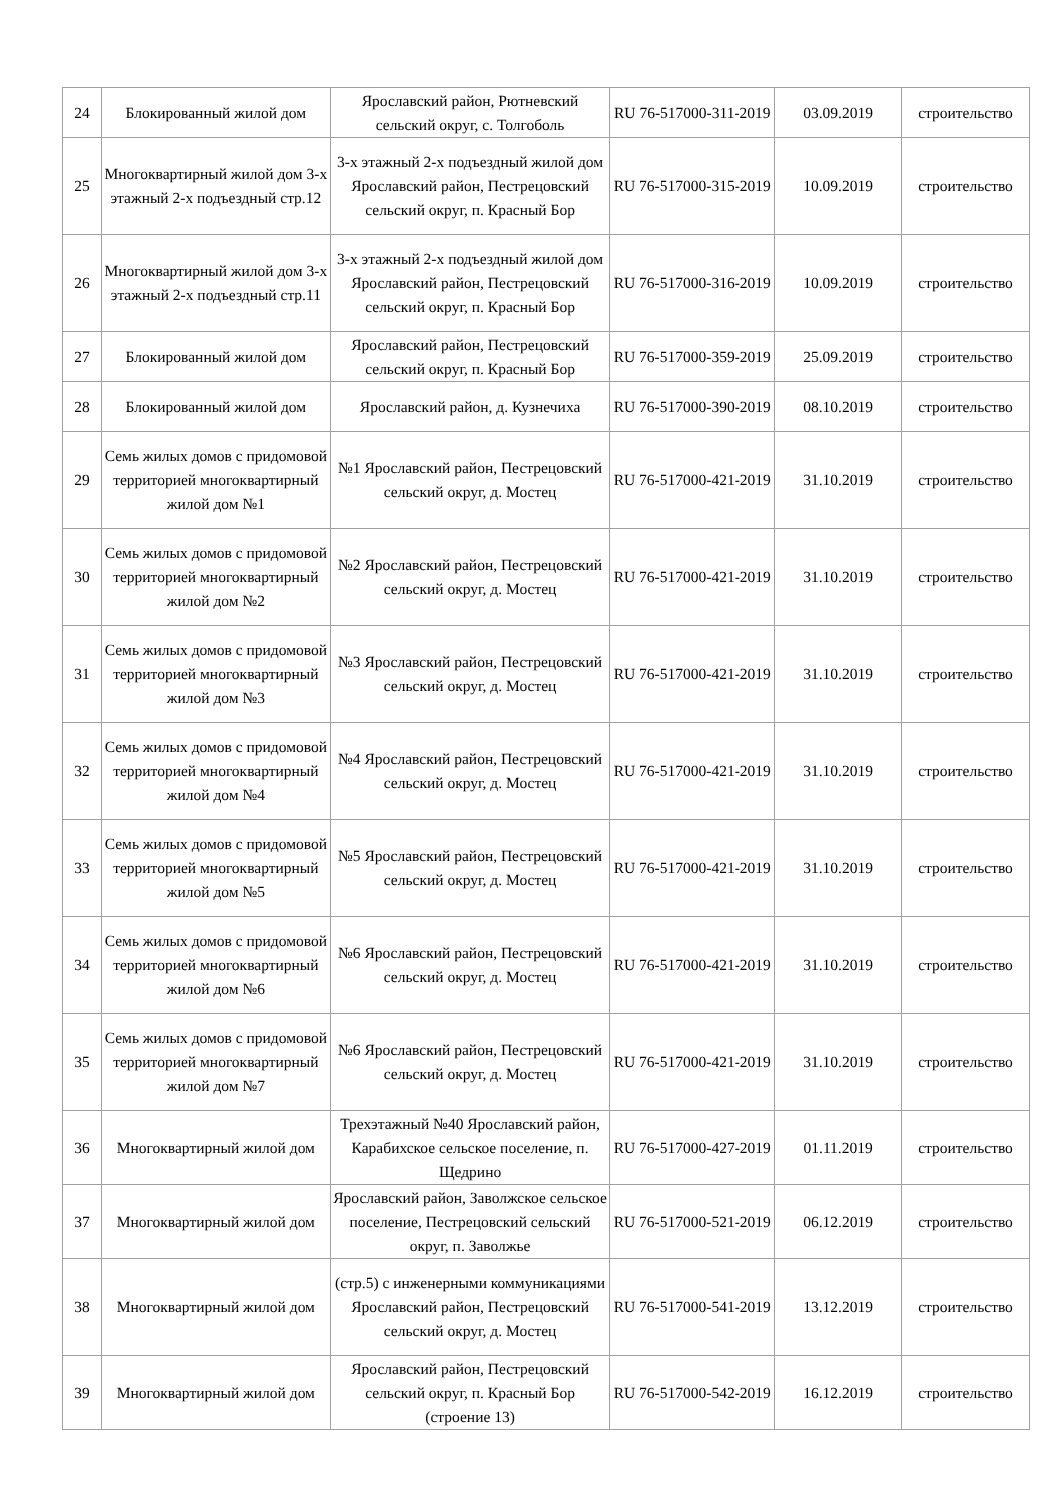| 24 | Блокированный жилой дом | Ярославский район, Рютневский сельский округ, с. Толгоболь | RU 76-517000-311-2019 | 03.09.2019 | строительство |
| 25 | Многоквартирный жилой дом 3-х этажный 2-х подъездный стр.12 | 3-х этажный 2-х подъездный жилой дом Ярославский район, Пестрецовский сельский округ, п. Красный Бор | RU 76-517000-315-2019 | 10.09.2019 | строительство |
| 26 | Многоквартирный жилой дом 3-х этажный 2-х подъездный стр.11 | 3-х этажный 2-х подъездный жилой дом Ярославский район, Пестрецовский сельский округ, п. Красный Бор | RU 76-517000-316-2019 | 10.09.2019 | строительство |
| 27 | Блокированный жилой дом | Ярославский район, Пестрецовский сельский округ, п. Красный Бор | RU 76-517000-359-2019 | 25.09.2019 | строительство |
| 28 | Блокированный жилой дом | Ярославский район, д. Кузнечиха | RU 76-517000-390-2019 | 08.10.2019 | строительство |
| 29 | Семь жилых домов с придомовой территорией многоквартирный жилой дом №1 | №1 Ярославский район, Пестрецовский сельский округ, д. Мостец | RU 76-517000-421-2019 | 31.10.2019 | строительство |
| 30 | Семь жилых домов с придомовой территорией многоквартирный жилой дом №2 | №2 Ярославский район, Пестрецовский сельский округ, д. Мостец | RU 76-517000-421-2019 | 31.10.2019 | строительство |
| 31 | Семь жилых домов с придомовой территорией многоквартирный жилой дом №3 | №3 Ярославский район, Пестрецовский сельский округ, д. Мостец | RU 76-517000-421-2019 | 31.10.2019 | строительство |
| 32 | Семь жилых домов с придомовой территорией многоквартирный жилой дом №4 | №4 Ярославский район, Пестрецовский сельский округ, д. Мостец | RU 76-517000-421-2019 | 31.10.2019 | строительство |
| 33 | Семь жилых домов с придомовой территорией многоквартирный жилой дом №5 | №5 Ярославский район, Пестрецовский сельский округ, д. Мостец | RU 76-517000-421-2019 | 31.10.2019 | строительство |
| 34 | Семь жилых домов с придомовой территорией многоквартирный жилой дом №6 | №6 Ярославский район, Пестрецовский сельский округ, д. Мостец | RU 76-517000-421-2019 | 31.10.2019 | строительство |
| 35 | Семь жилых домов с придомовой территорией многоквартирный жилой дом №7 | №6 Ярославский район, Пестрецовский сельский округ, д. Мостец | RU 76-517000-421-2019 | 31.10.2019 | строительство |
| 36 | Многоквартирный жилой дом | Трехэтажный №40 Ярославский район, Карабихское сельское поселение, п. Щедрино | RU 76-517000-427-2019 | 01.11.2019 | строительство |
| 37 | Многоквартирный жилой дом | Ярославский район, Заволжское сельское поселение, Пестрецовский сельский округ, п. Заволжье | RU 76-517000-521-2019 | 06.12.2019 | строительство |
| 38 | Многоквартирный жилой дом | (стр.5) с инженерными коммуникациями Ярославский район, Пестрецовский сельский округ, д. Мостец | RU 76-517000-541-2019 | 13.12.2019 | строительство |
| 39 | Многоквартирный жилой дом | Ярославский район, Пестрецовский сельский округ, п. Красный Бор (строение 13) | RU 76-517000-542-2019 | 16.12.2019 | строительство |